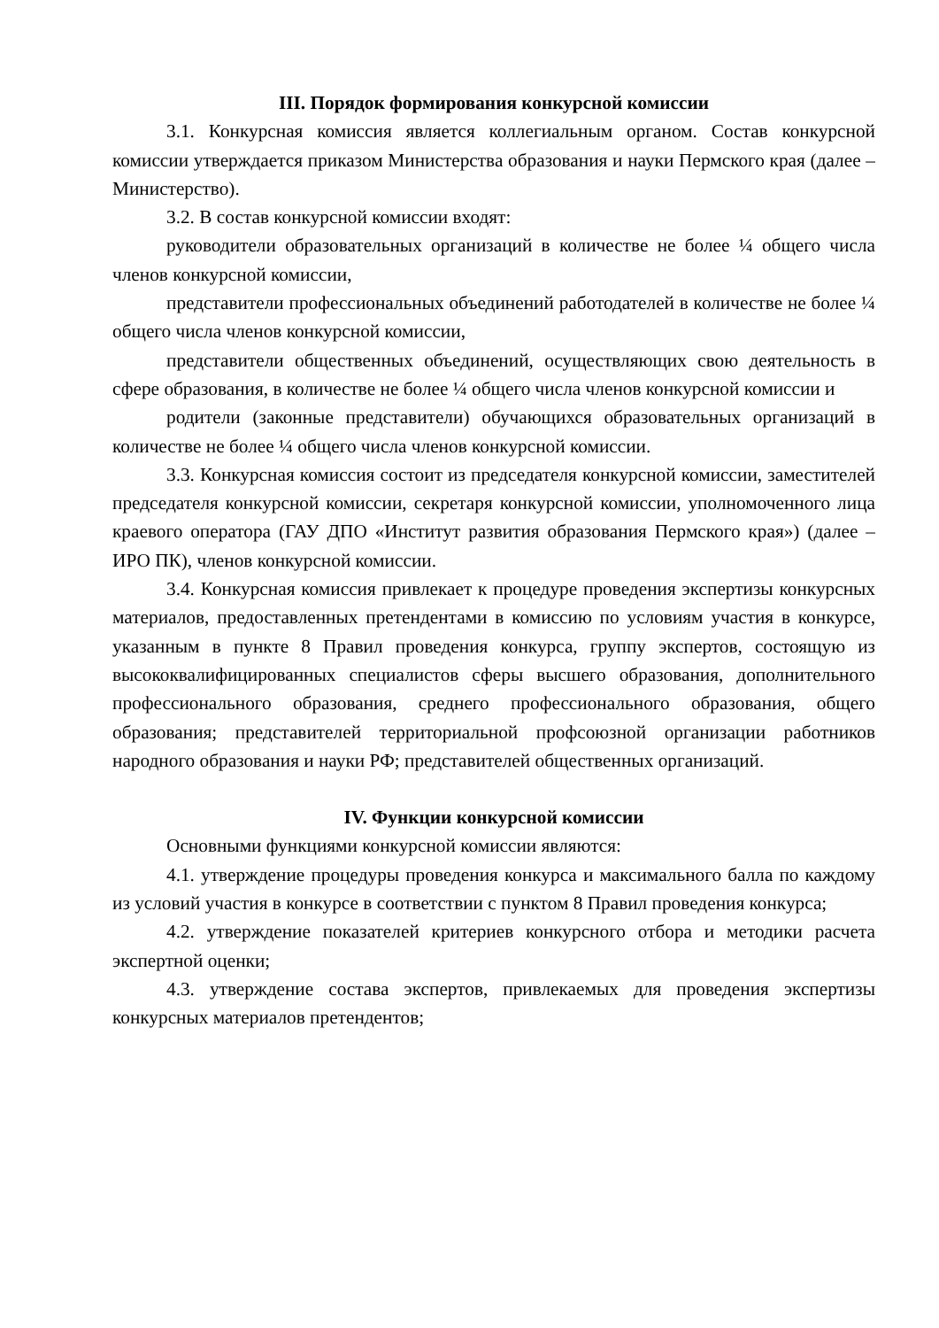III. Порядок формирования конкурсной комиссии
3.1. Конкурсная комиссия является коллегиальным органом. Состав конкурсной комиссии утверждается приказом Министерства образования и науки Пермского края (далее – Министерство).
3.2. В состав конкурсной комиссии входят:
руководители образовательных организаций в количестве не более ¼ общего числа членов конкурсной комиссии,
представители профессиональных объединений работодателей в количестве не более ¼ общего числа членов конкурсной комиссии,
представители общественных объединений, осуществляющих свою деятельность в сфере образования, в количестве не более ¼ общего числа членов конкурсной комиссии и
родители (законные представители) обучающихся образовательных организаций в количестве не более ¼ общего числа членов конкурсной комиссии.
3.3. Конкурсная комиссия состоит из председателя конкурсной комиссии, заместителей председателя конкурсной комиссии, секретаря конкурсной комиссии, уполномоченного лица краевого оператора (ГАУ ДПО «Институт развития образования Пермского края») (далее – ИРО ПК), членов конкурсной комиссии.
3.4. Конкурсная комиссия привлекает к процедуре проведения экспертизы конкурсных материалов, предоставленных претендентами в комиссию по условиям участия в конкурсе, указанным в пункте 8 Правил проведения конкурса, группу экспертов, состоящую из высококвалифицированных специалистов сферы высшего образования, дополнительного профессионального образования, среднего профессионального образования, общего образования; представителей территориальной профсоюзной организации работников народного образования и науки РФ; представителей общественных организаций.
IV. Функции конкурсной комиссии
Основными функциями конкурсной комиссии являются:
4.1. утверждение процедуры проведения конкурса и максимального балла по каждому из условий участия в конкурсе в соответствии с пунктом 8 Правил проведения конкурса;
4.2. утверждение показателей критериев конкурсного отбора и методики расчета экспертной оценки;
4.3. утверждение состава экспертов, привлекаемых для проведения экспертизы конкурсных материалов претендентов;